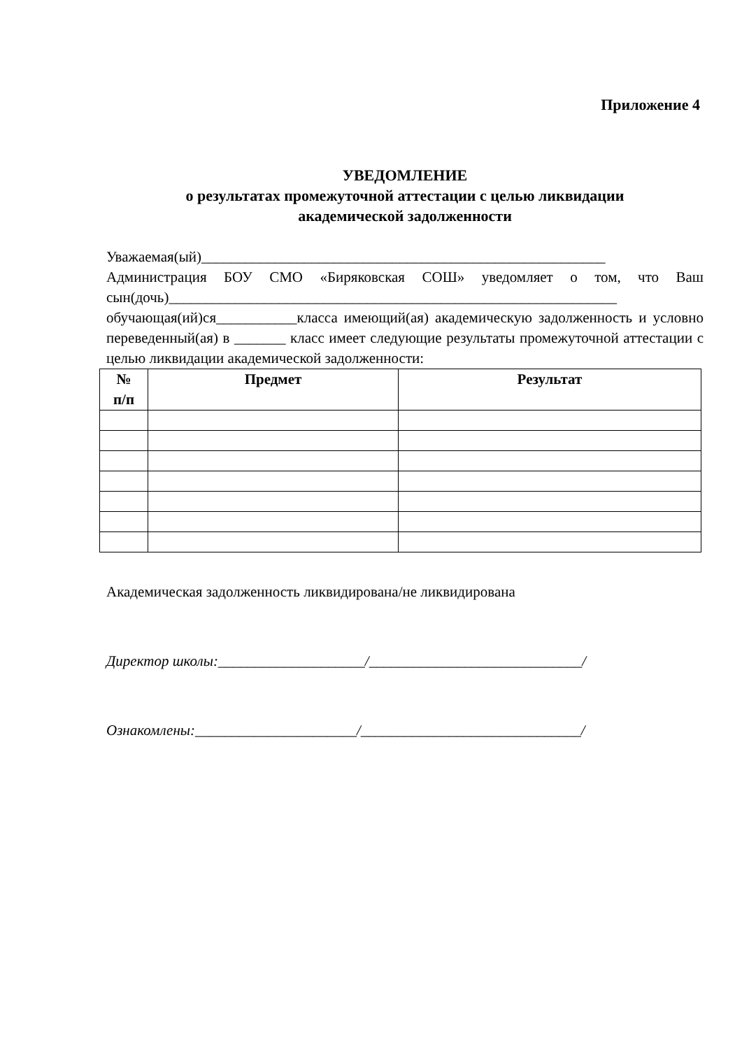Приложение 4
УВЕДОМЛЕНИЕ
о результатах промежуточной аттестации с целью ликвидации
академической задолженности
Уважаемая(ый)_______________________________________________________
Администрация БОУ СМО «Биряковская СОШ» уведомляет о том, что Ваш сын(дочь)_____________________________________________________________ обучающая(ий)ся___________класса имеющий(ая) академическую задолженность и условно переведенный(ая) в _______ класс имеет следующие результаты промежуточной аттестации с целью ликвидации академической задолженности:
| № п/п | Предмет | Результат |
| --- | --- | --- |
Академическая задолженность ликвидирована/не ликвидирована
Директор школы:____________________/_____________________________/
Ознакомлены:______________________/______________________________/